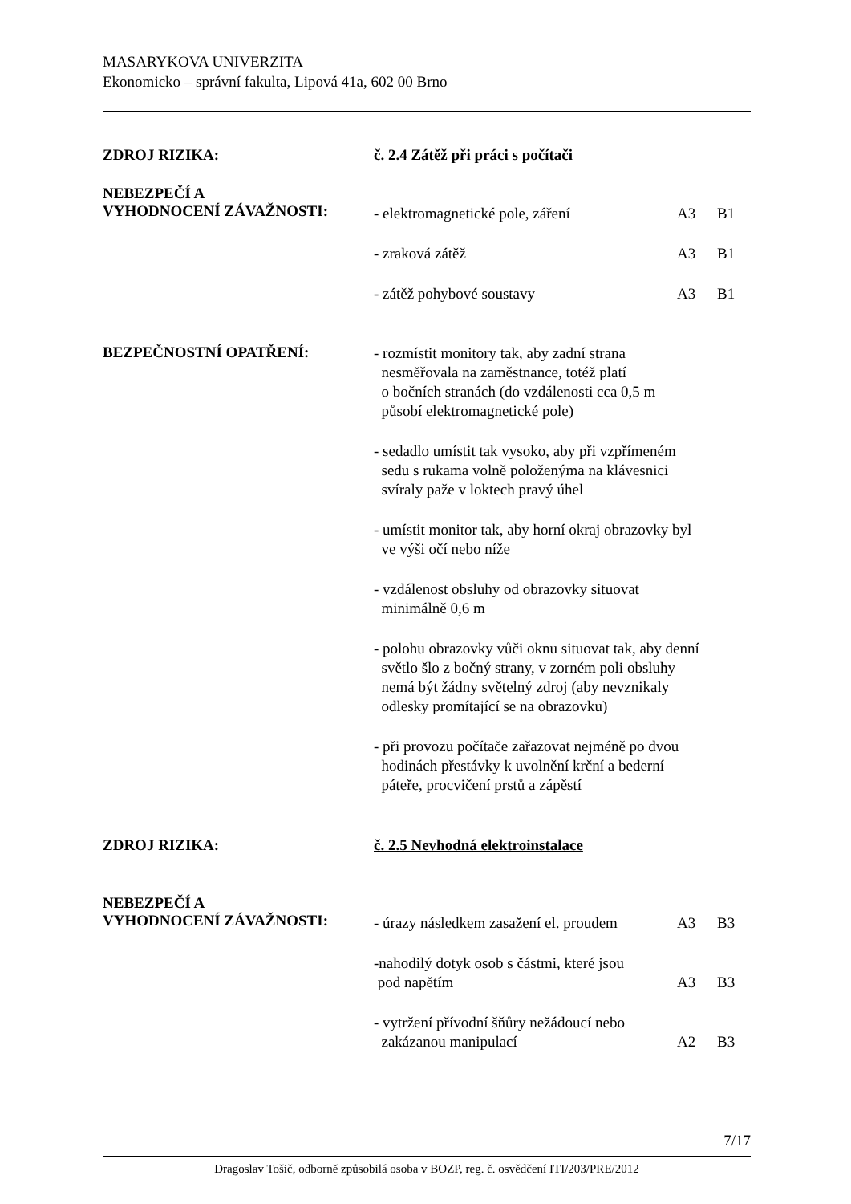MASARYKOVA UNIVERZITA
Ekonomicko – správní fakulta, Lipová 41a, 602 00 Brno
ZDROJ RIZIKA: č. 2.4 Zátěž při práci s počítači
NEBEZPEČÍ A
VYHODNOCENÍ ZÁVAŽNOSTI:
- elektromagnetické pole, záření A3 B1
- zraková zátěž A3 B1
- zátěž pohybové soustavy A3 B1
BEZPEČNOSTNÍ OPATŘENÍ:
- rozmístit monitory tak, aby zadní strana
nesměřovala na zaměstnance, totéž platí
o bočních stranách (do vzdálenosti cca 0,5 m
působí elektromagnetické pole)
- sedadlo umístit tak vysoko, aby při vzpřímeném
sedu s rukama volně položenýma na klávesnici
svíraly paže v loktech pravý úhel
- umístit monitor tak, aby horní okraj obrazovky byl
ve výši očí nebo níže
- vzdálenost obsluhy od obrazovky situovat
minimálně 0,6 m
- polohu obrazovky vůči oknu situovat tak, aby denní
světlo šlo z bočný strany, v zorném poli obsluhy
nemá být žádny světelný zdroj (aby nevznikaly
odlesky promítající se na obrazovku)
- při provozu počítače zařazovat nejméně po dvou
hodinách přestávky k uvolnění krční a bederní
páteře, procvičení prstů a zápěstí
ZDROJ RIZIKA: č. 2.5 Nevhodná elektroinstalace
NEBEZPEČÍ A
VYHODNOCENÍ ZÁVAŽNOSTI:
- úrazy následkem zasažení el. proudem A3 B3
-nahodilý dotyk osob s částmi, které jsou
pod napětím A3 B3
- vytržení přívodní šňůry nežádoucí nebo
zakázanou manipulací A2 B3
7/17
Dragoslav Tošič, odborně způsobilá osoba v BOZP, reg. č. osvědčení ITI/203/PRE/2012